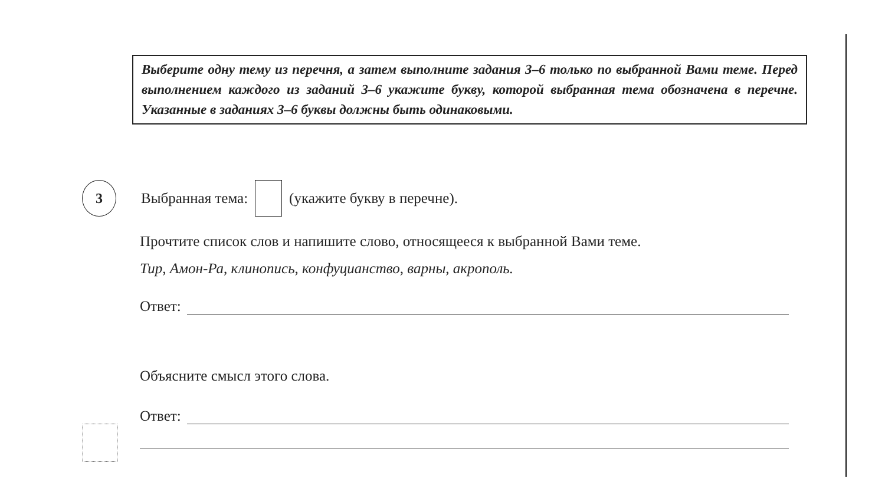Выберите одну тему из перечня, а затем выполните задания 3–6 только по выбранной Вами теме. Перед выполнением каждого из заданий 3–6 укажите букву, которой выбранная тема обозначена в перечне. Указанные в заданиях 3–6 буквы должны быть одинаковыми.
3
Выбранная тема: (укажите букву в перечне).
Прочтите список слов и напишите слово, относящееся к выбранной Вами теме.
Тир, Амон-Ра, клинопись, конфуцианство, варны, акрополь.
Ответ:
Объясните смысл этого слова.
Ответ: